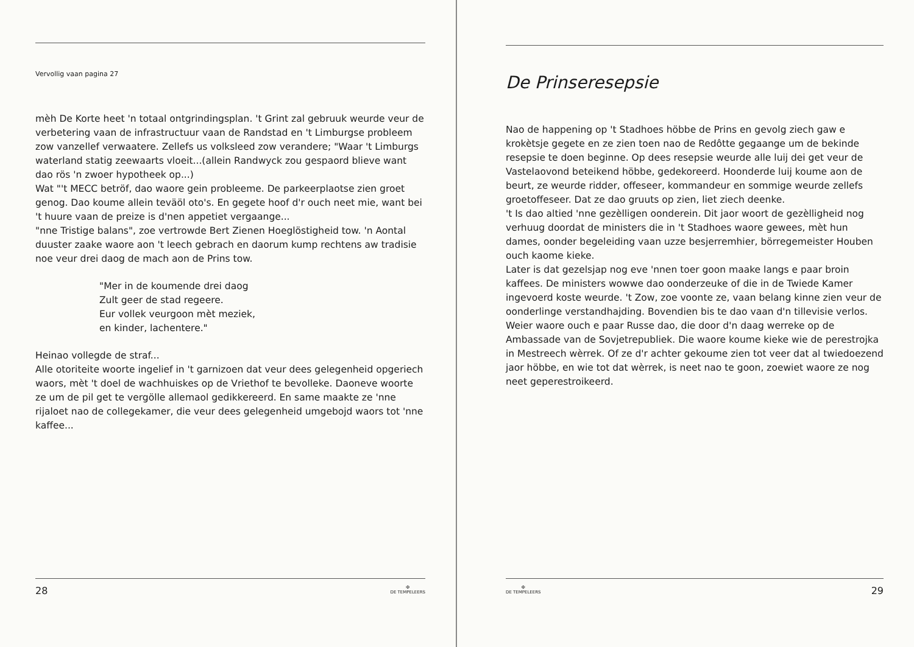Vervollig vaan pagina 27
mèh De Korte heet 'n totaal ontgrindingsplan. 't Grint zal gebruuk weurde veur de verbetering vaan de infrastructuur vaan de Randstad en 't Limburgse probleem zow vanzellef verwaatere. Zellefs us volksleed zow verandere; "Waar 't Limburgs waterland statig zeewaarts vloeit...(allein Randwyck zou gespaord blieve want dao rös 'n zwoer hypotheek op...)
Wat "'t MECC betröf, dao waore gein probleeme. De parkeerplaotse zien groet genog. Dao koume allein teväöl oto's. En gegete hoof d'r ouch neet mie, want bei 't huure vaan de preize is d'nen appetiet vergaange...
"nne Tristige balans", zoe vertrowde Bert Zienen Hoeglöstigheid tow. 'n Aontal duuster zaake waore aon 't leech gebrach en daorum kump rechtens aw tradisie noe veur drei daog de mach aon de Prins tow.
"Mer in de koumende drei daog
Zult geer de stad regeere.
Eur vollek veurgoon mèt meziek,
en kinder, lachentere."
Heinao vollegde de straf...
Alle otoriteite woorte ingelief in 't garnizoen dat veur dees gelegenheid opgeriech waors, mèt 't doel de wachhuiskes op de Vriethof te bevolleke. Daoneve woorte ze um de pil get te vergölle allemaol gedikkereerd. En same maakte ze 'nne rijaloet nao de collegekamer, die veur dees gelegenheid umgebojd waors tot 'nne kaffee...
28 ✠
DE TEMPELEERS
De Prinseresepsie
Nao de happening op 't Stadhoes höbbe de Prins en gevolg ziech gaw e krokètsje gegete en ze zien toen nao de Redôtte gegaange um de bekinde resepsie te doen beginne. Op dees resepsie weurde alle luij dei get veur de Vastelaovond beteikend höbbe, gedekoreerd. Hoonderde luij koume aon de beurt, ze weurde ridder, offeseer, kommandeur en sommige weurde zellefs groetoffeseer. Dat ze dao gruuts op zien, liet ziech deenke.
't Is dao altied 'nne gezèlligen oonderein. Dit jaor woort de gezèlligheid nog verhuug doordat de ministers die in 't Stadhoes waore gewees, mèt hun dames, oonder begeleiding vaan uzze besjerremhier, börregemeister Houben ouch kaome kieke.
Later is dat gezelsjap nog eve 'nnen toer goon maake langs e paar broin kaffees. De ministers wowwe dao oonderzeuke of die in de Twiede Kamer ingevoerd koste weurde. 't Zow, zoe voonte ze, vaan belang kinne zien veur de oonderlinge verstandhajding. Bovendien bis te dao vaan d'n tillevisie verlos.
Weier waore ouch e paar Russe dao, die door d'n daag werreke op de Ambassade van de Sovjetrepubliek. Die waore koume kieke wie de perestrojka in Mestreech wèrrek. Of ze d'r achter gekoume zien tot veer dat al twiedoezend jaor höbbe, en wie tot dat wèrrek, is neet nao te goon, zoewiet waore ze nog neet geperestroikeerd.
✠
DE TEMPELEERS 29